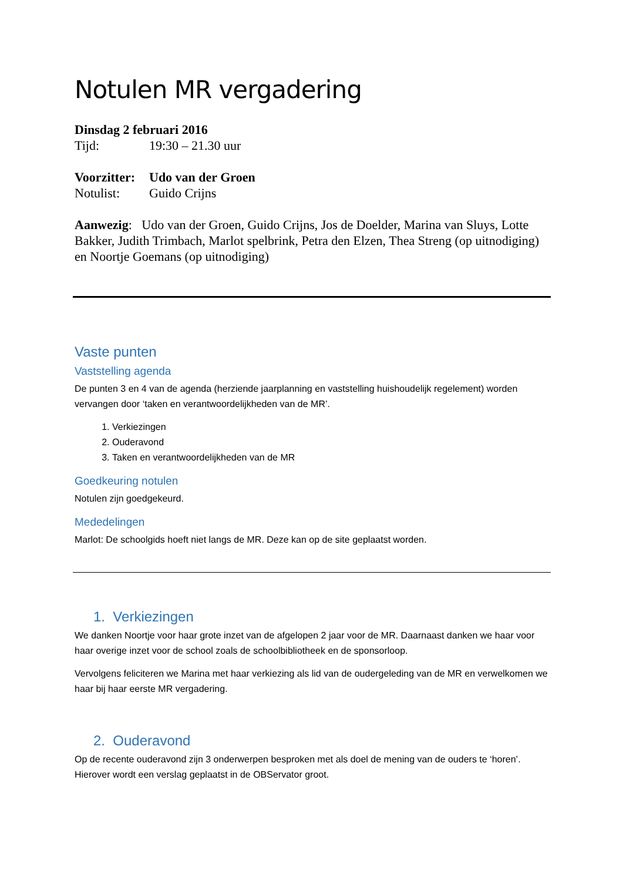Notulen MR vergadering
Dinsdag 2 februari 2016
Tijd: 19:30 – 21.30 uur
Voorzitter: Udo van der Groen
Notulist: Guido Crijns
Aanwezig: Udo van der Groen, Guido Crijns, Jos de Doelder, Marina van Sluys, Lotte Bakker, Judith Trimbach, Marlot spelbrink, Petra den Elzen, Thea Streng (op uitnodiging) en Noortje Goemans (op uitnodiging)
Vaste punten
Vaststelling agenda
De punten 3 en 4 van de agenda (herziende jaarplanning en vaststelling huishoudelijk regelement) worden vervangen door ‘taken en verantwoordelijkheden van de MR’.
1. Verkiezingen
2. Ouderavond
3. Taken en verantwoordelijkheden van de MR
Goedkeuring notulen
Notulen zijn goedgekeurd.
Mededelingen
Marlot: De schoolgids hoeft niet langs de MR. Deze kan op de site geplaatst worden.
1. Verkiezingen
We danken Noortje voor haar grote inzet van de afgelopen 2 jaar voor de MR. Daarnaast danken we haar voor haar overige inzet voor de school zoals de schoolbibliotheek en de sponsorloop.
Vervolgens feliciteren we Marina met haar verkiezing als lid van de oudergeleding van de MR en verwelkomen we haar bij haar eerste MR vergadering.
2. Ouderavond
Op de recente ouderavond zijn 3 onderwerpen besproken met als doel de mening van de ouders te ‘horen’. Hierover wordt een verslag geplaatst in de OBServator groot.